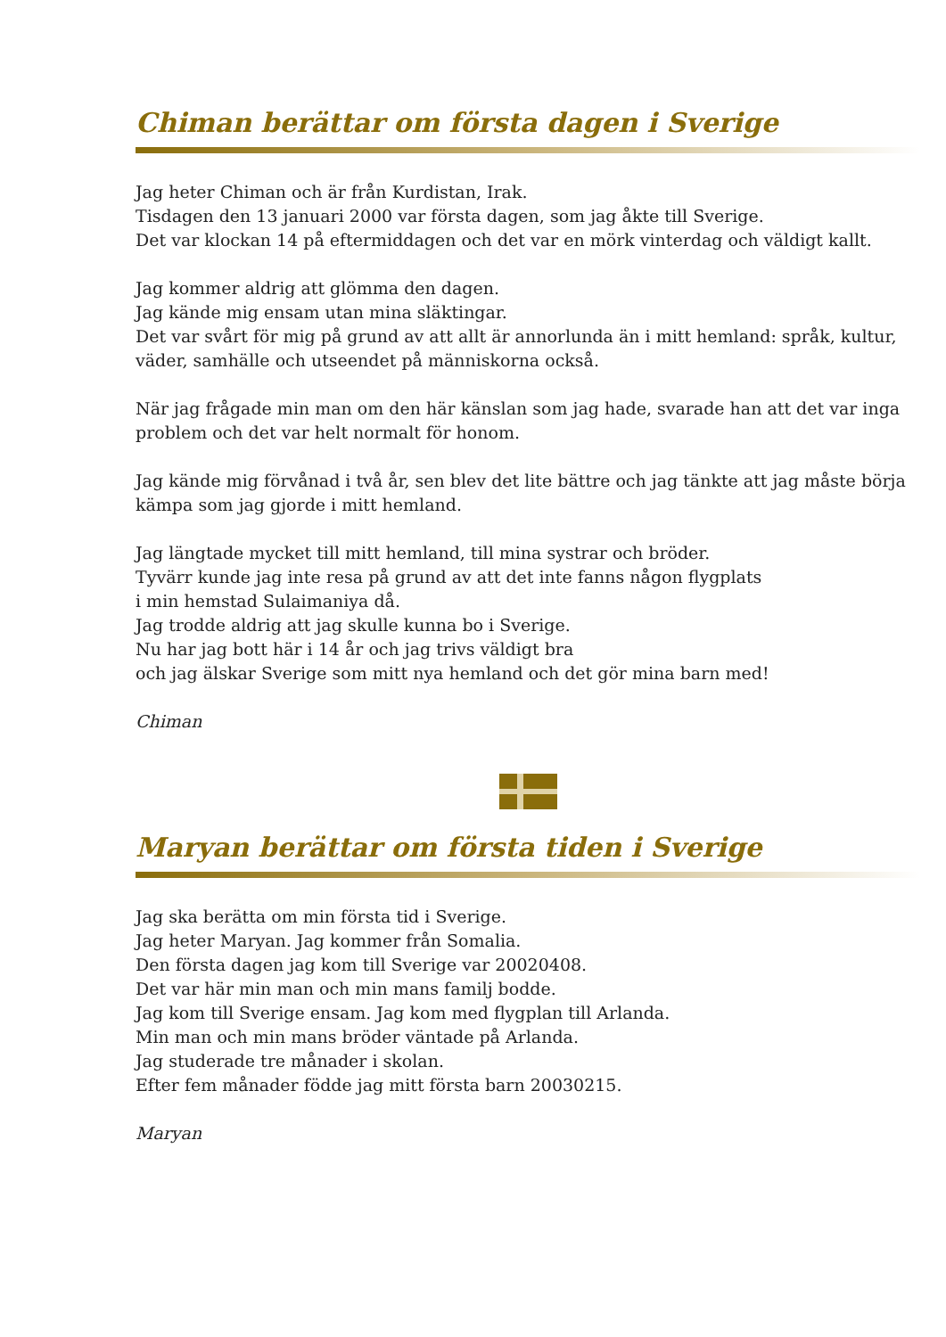Chiman berättar om första dagen i Sverige
Jag heter Chiman och är från Kurdistan, Irak.
Tisdagen den 13 januari 2000 var första dagen, som jag åkte till Sverige.
Det var klockan 14 på eftermiddagen och det var en mörk vinterdag och väldigt kallt.
Jag kommer aldrig att glömma den dagen.
Jag kände mig ensam utan mina släktingar.
Det var svårt för mig på grund av att allt är annorlunda än i mitt hemland: språk, kultur, väder, samhälle och utseendet på människorna också.
När jag frågade min man om den här känslan som jag hade, svarade han att det var inga problem och det var helt normalt för honom.
Jag kände mig förvånad i två år, sen blev det lite bättre och jag tänkte att jag måste börja kämpa som jag gjorde i mitt hemland.
Jag längtade mycket till mitt hemland, till mina systrar och bröder.
Tyvärr kunde jag inte resa på grund av att det inte fanns någon flygplats
i min hemstad Sulaimaniya då.
Jag trodde aldrig att jag skulle kunna bo i Sverige.
Nu har jag bott här i 14 år och jag trivs väldigt bra
och jag älskar Sverige som mitt nya hemland och det gör mina barn med!
Chiman
Maryan berättar om första tiden i Sverige
Jag ska berätta om min första tid i Sverige.
Jag heter Maryan. Jag kommer från Somalia.
Den första dagen jag kom till Sverige var 20020408.
Det var här min man och min mans familj bodde.
Jag kom till Sverige ensam. Jag kom med flygplan till Arlanda.
Min man och min mans bröder väntade på Arlanda.
Jag studerade tre månader i skolan.
Efter fem månader födde jag mitt första barn 20030215.
Maryan